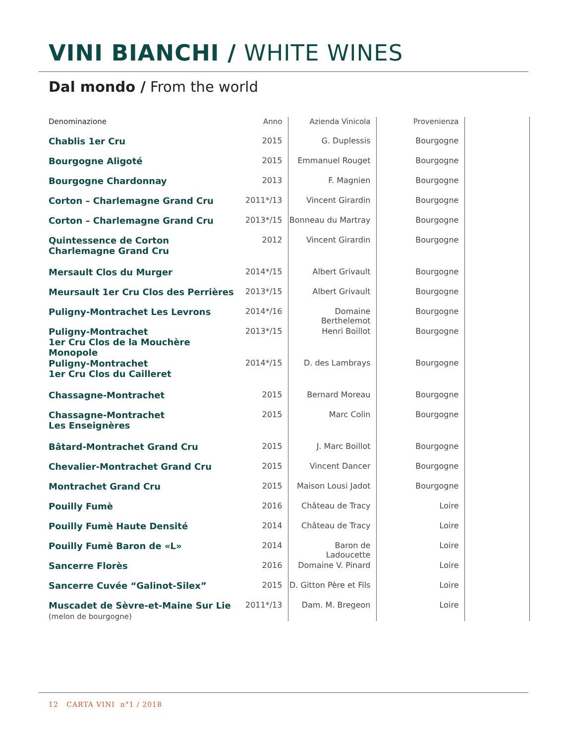VINI BIANCHI / WHITE WINES
Dal mondo / From the world
| Denominazione | Anno | Azienda Vinicola | Provenienza | |
| --- | --- | --- | --- | --- |
| Chablis 1er Cru | 2015 | G. Duplessis | Bourgogne | |
| Bourgogne Aligoté | 2015 | Emmanuel Rouget | Bourgogne | |
| Bourgogne Chardonnay | 2013 | F. Magnien | Bourgogne | |
| Corton – Charlemagne Grand Cru | 2011*/13 | Vincent Girardin | Bourgogne | |
| Corton – Charlemagne Grand Cru | 2013*/15 | Bonneau du Martray | Bourgogne | |
| Quintessence de Corton Charlemagne Grand Cru | 2012 | Vincent Girardin | Bourgogne | |
| Mersault Clos du Murger | 2014*/15 | Albert Grivault | Bourgogne | |
| Meursault 1er Cru Clos des Perrières | 2013*/15 | Albert Grivault | Bourgogne | |
| Puligny-Montrachet Les Levrons | 2014*/16 | Domaine Berthelemot | Bourgogne | |
| Puligny-Montrachet 1er Cru Clos de la Mouchère Monopole | 2013*/15 | Henri Boillot | Bourgogne | |
| Puligny-Montrachet 1er Cru Clos du Cailleret | 2014*/15 | D. des Lambrays | Bourgogne | |
| Chassagne-Montrachet | 2015 | Bernard Moreau | Bourgogne | |
| Chassagne-Montrachet Les Enseignères | 2015 | Marc Colin | Bourgogne | |
| Bâtard-Montrachet Grand Cru | 2015 | J. Marc Boillot | Bourgogne | |
| Chevalier-Montrachet Grand Cru | 2015 | Vincent Dancer | Bourgogne | |
| Montrachet Grand Cru | 2015 | Maison Lousi Jadot | Bourgogne | |
| Pouilly Fumè | 2016 | Château de Tracy | Loire | |
| Pouilly Fumè Haute Densité | 2014 | Château de Tracy | Loire | |
| Pouilly Fumè Baron de «L» | 2014 | Baron de Ladoucette | Loire | |
| Sancerre Florès | 2016 | Domaine V. Pinard | Loire | |
| Sancerre Cuvée “Galinot-Silex” | 2015 | D. Gitton Père et Fils | Loire | |
| Muscadet de Sèvre-et-Maine Sur Lie (melon de bourgogne) | 2011*/13 | Dam. M. Bregeon | Loire | |
12 CARTA VINI n°1 / 2018